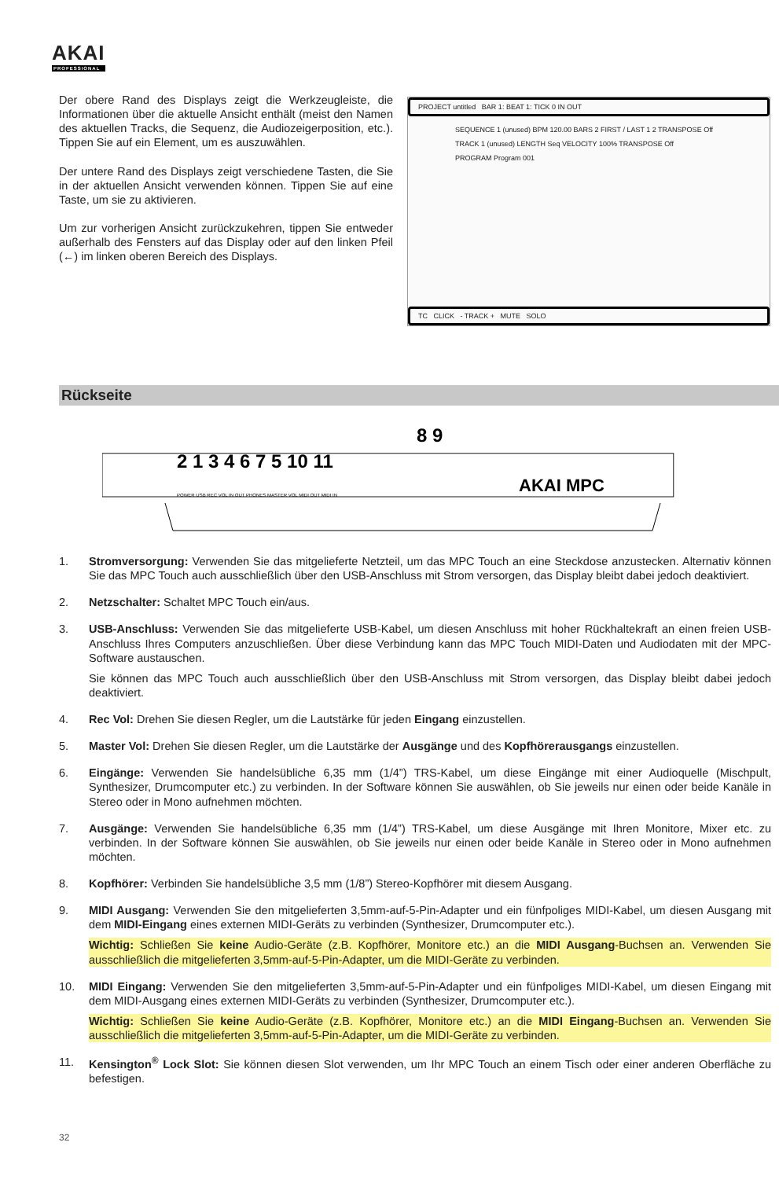AKAI
PROFESSIONAL
Der obere Rand des Displays zeigt die Werkzeugleiste, die Informationen über die aktuelle Ansicht enthält (meist den Namen des aktuellen Tracks, die Sequenz, die Audiozeigerposition, etc.). Tippen Sie auf ein Element, um es auszuwählen.
Der untere Rand des Displays zeigt verschiedene Tasten, die Sie in der aktuellen Ansicht verwenden können. Tippen Sie auf eine Taste, um sie zu aktivieren.
Um zur vorherigen Ansicht zurückzukehren, tippen Sie entweder außerhalb des Fensters auf das Display oder auf den linken Pfeil (←) im linken oberen Bereich des Displays.
PROJECT untitled BAR 1: BEAT 1: TICK 0 IN OUT
SEQUENCE 1 (unused) BPM 120.00 BARS 2 FIRST / LAST 1 2 TRANSPOSE Off
TRACK 1 (unused) LENGTH Seq VELOCITY 100% TRANSPOSE Off
PROGRAM Program 001
TC CLICK - TRACK + MUTE SOLO
Rückseite
2 1 3 4 6 7 5 10 11
8 9
AKAI MPC
POWER USB REC VOL IN OUT PHONES MASTER VOL MIDI OUT MIDI IN
1. Stromversorgung: Verwenden Sie das mitgelieferte Netzteil, um das MPC Touch an eine Steckdose anzustecken. Alternativ können Sie das MPC Touch auch ausschließlich über den USB-Anschluss mit Strom versorgen, das Display bleibt dabei jedoch deaktiviert.
2. Netzschalter: Schaltet MPC Touch ein/aus.
3. USB-Anschluss: Verwenden Sie das mitgelieferte USB-Kabel, um diesen Anschluss mit hoher Rückhaltekraft an einen freien USB-Anschluss Ihres Computers anzuschließen. Über diese Verbindung kann das MPC Touch MIDI-Daten und Audiodaten mit der MPC-Software austauschen.
Sie können das MPC Touch auch ausschließlich über den USB-Anschluss mit Strom versorgen, das Display bleibt dabei jedoch deaktiviert.
4. Rec Vol: Drehen Sie diesen Regler, um die Lautstärke für jeden Eingang einzustellen.
5. Master Vol: Drehen Sie diesen Regler, um die Lautstärke der Ausgänge und des Kopfhörerausgangs einzustellen.
6. Eingänge: Verwenden Sie handelsübliche 6,35 mm (1/4”) TRS-Kabel, um diese Eingänge mit einer Audioquelle (Mischpult, Synthesizer, Drumcomputer etc.) zu verbinden. In der Software können Sie auswählen, ob Sie jeweils nur einen oder beide Kanäle in Stereo oder in Mono aufnehmen möchten.
7. Ausgänge: Verwenden Sie handelsübliche 6,35 mm (1/4”) TRS-Kabel, um diese Ausgänge mit Ihren Monitore, Mixer etc. zu verbinden. In der Software können Sie auswählen, ob Sie jeweils nur einen oder beide Kanäle in Stereo oder in Mono aufnehmen möchten.
8. Kopfhörer: Verbinden Sie handelsübliche 3,5 mm (1/8”) Stereo-Kopfhörer mit diesem Ausgang.
9. MIDI Ausgang: Verwenden Sie den mitgelieferten 3,5mm-auf-5-Pin-Adapter und ein fünfpoliges MIDI-Kabel, um diesen Ausgang mit dem MIDI-Eingang eines externen MIDI-Geräts zu verbinden (Synthesizer, Drumcomputer etc.).
Wichtig: Schließen Sie keine Audio-Geräte (z.B. Kopfhörer, Monitore etc.) an die MIDI Ausgang-Buchsen an. Verwenden Sie ausschließlich die mitgelieferten 3,5mm-auf-5-Pin-Adapter, um die MIDI-Geräte zu verbinden.
10. MIDI Eingang: Verwenden Sie den mitgelieferten 3,5mm-auf-5-Pin-Adapter und ein fünfpoliges MIDI-Kabel, um diesen Eingang mit dem MIDI-Ausgang eines externen MIDI-Geräts zu verbinden (Synthesizer, Drumcomputer etc.).
Wichtig: Schließen Sie keine Audio-Geräte (z.B. Kopfhörer, Monitore etc.) an die MIDI Eingang-Buchsen an. Verwenden Sie ausschließlich die mitgelieferten 3,5mm-auf-5-Pin-Adapter, um die MIDI-Geräte zu verbinden.
11. Kensington<sup>®</sup> Lock Slot: Sie können diesen Slot verwenden, um Ihr MPC Touch an einem Tisch oder einer anderen Oberfläche zu befestigen.
32